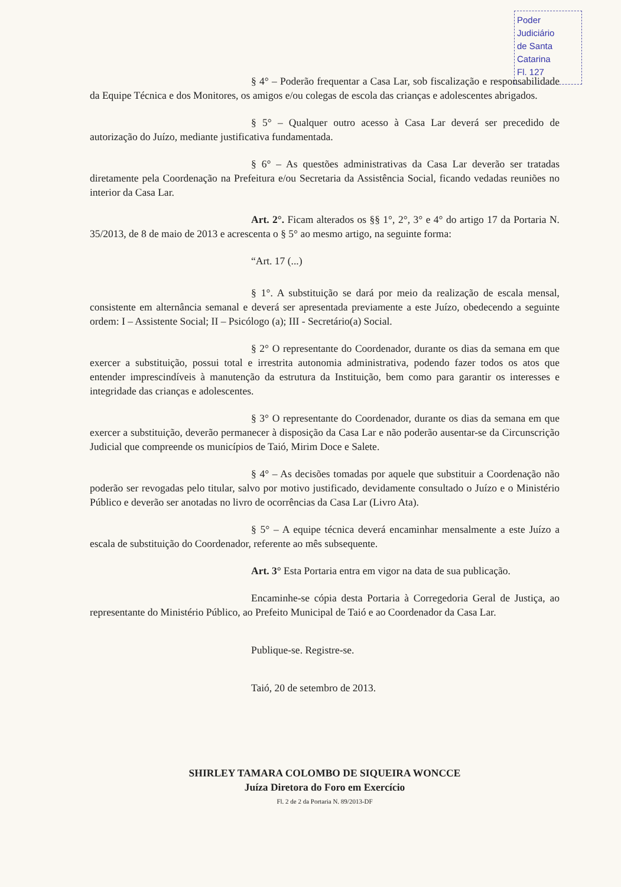Poder Judiciário
de Santa Catarina
Fl. 127
§ 4° – Poderão frequentar a Casa Lar, sob fiscalização e responsabilidade da Equipe Técnica e dos Monitores, os amigos e/ou colegas de escola das crianças e adolescentes abrigados.
§ 5° – Qualquer outro acesso à Casa Lar deverá ser precedido de autorização do Juízo, mediante justificativa fundamentada.
§ 6° – As questões administrativas da Casa Lar deverão ser tratadas diretamente pela Coordenação na Prefeitura e/ou Secretaria da Assistência Social, ficando vedadas reuniões no interior da Casa Lar.
Art. 2°. Ficam alterados os §§ 1°, 2°, 3° e 4° do artigo 17 da Portaria N. 35/2013, de 8 de maio de 2013 e acrescenta o § 5° ao mesmo artigo, na seguinte forma:
“Art. 17 (...)
§ 1°. A substituição se dará por meio da realização de escala mensal, consistente em alternância semanal e deverá ser apresentada previamente a este Juízo, obedecendo a seguinte ordem: I – Assistente Social; II – Psicólogo (a); III - Secretário(a) Social.
§ 2° O representante do Coordenador, durante os dias da semana em que exercer a substituição, possui total e irrestrita autonomia administrativa, podendo fazer todos os atos que entender imprescindíveis à manutenção da estrutura da Instituição, bem como para garantir os interesses e integridade das crianças e adolescentes.
§ 3° O representante do Coordenador, durante os dias da semana em que exercer a substituição, deverão permanecer à disposição da Casa Lar e não poderão ausentar-se da Circunscrição Judicial que compreende os municípios de Taió, Mirim Doce e Salete.
§ 4° – As decisões tomadas por aquele que substituir a Coordenação não poderão ser revogadas pelo titular, salvo por motivo justificado, devidamente consultado o Juízo e o Ministério Público e deverão ser anotadas no livro de ocorrências da Casa Lar (Livro Ata).
§ 5° – A equipe técnica deverá encaminhar mensalmente a este Juízo a escala de substituição do Coordenador, referente ao mês subsequente.
Art. 3° Esta Portaria entra em vigor na data de sua publicação.
Encaminhe-se cópia desta Portaria à Corregedoria Geral de Justiça, ao representante do Ministério Público, ao Prefeito Municipal de Taió e ao Coordenador da Casa Lar.
Publique-se. Registre-se.
Taió, 20 de setembro de 2013.
SHIRLEY TAMARA COLOMBO DE SIQUEIRA WONCCE
Juíza Diretora do Foro em Exercício
Fl. 2 de 2 da Portaria N. 89/2013-DF